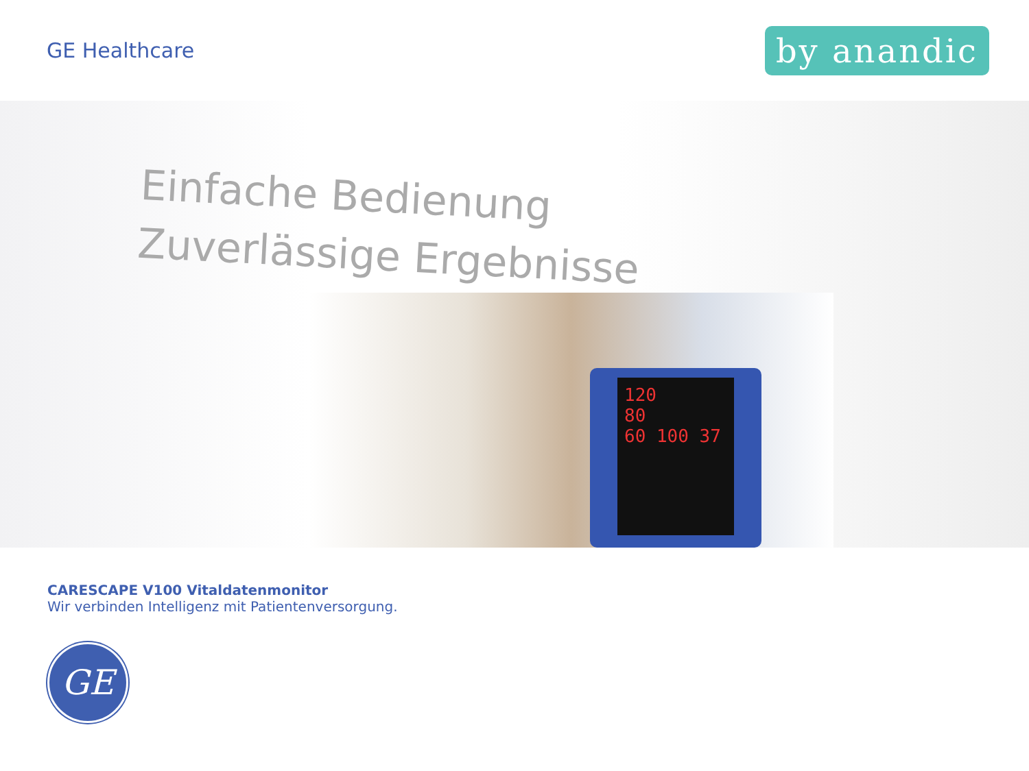GE Healthcare
by anandic
Einfache Bedienung
Zuverlässige Ergebnisse
120
80
60 100 37
CARESCAPE V100 Vitaldatenmonitor
Wir verbinden Intelligenz mit Patientenversorgung.
GE